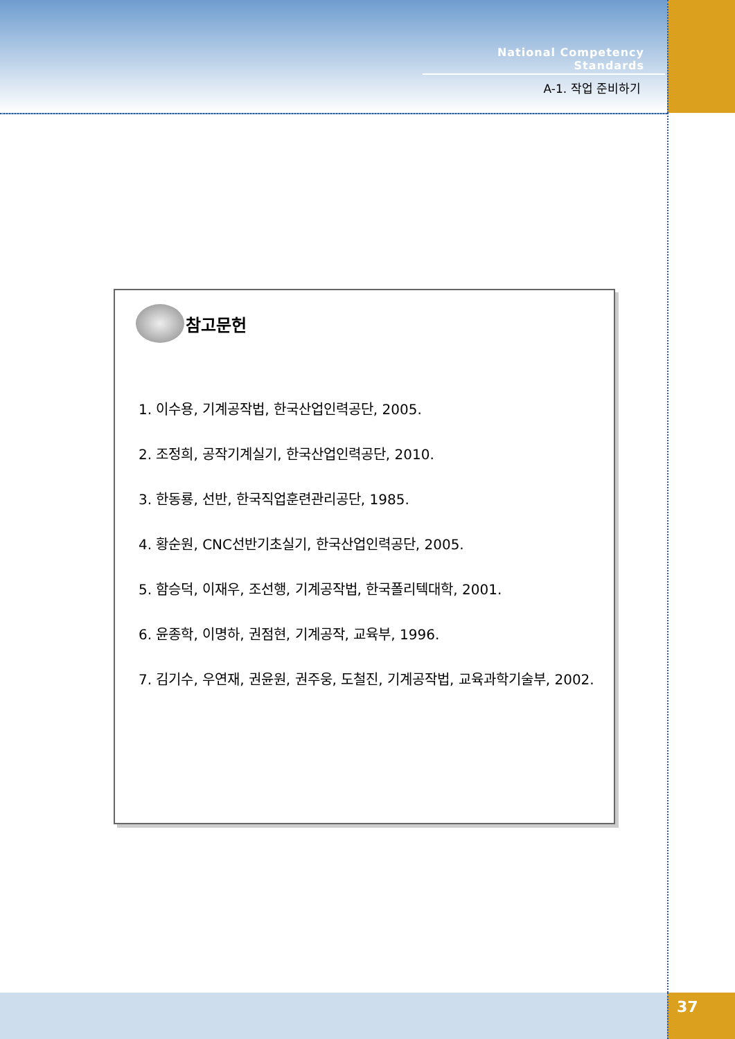National Competency Standards
A-1. 작업 준비하기
참고문헌
1. 이수용, 기계공작법, 한국산업인력공단, 2005.
2. 조정희, 공작기계실기, 한국산업인력공단, 2010.
3. 한동룡, 선반, 한국직업훈련관리공단, 1985.
4. 황순원, CNC선반기초실기, 한국산업인력공단, 2005.
5. 함승덕, 이재우, 조선행, 기계공작법, 한국폴리텍대학, 2001.
6. 윤종학, 이명하, 권점현, 기계공작, 교육부, 1996.
7. 김기수, 우연재, 권윤원, 권주웅, 도철진, 기계공작법, 교육과학기술부, 2002.
37